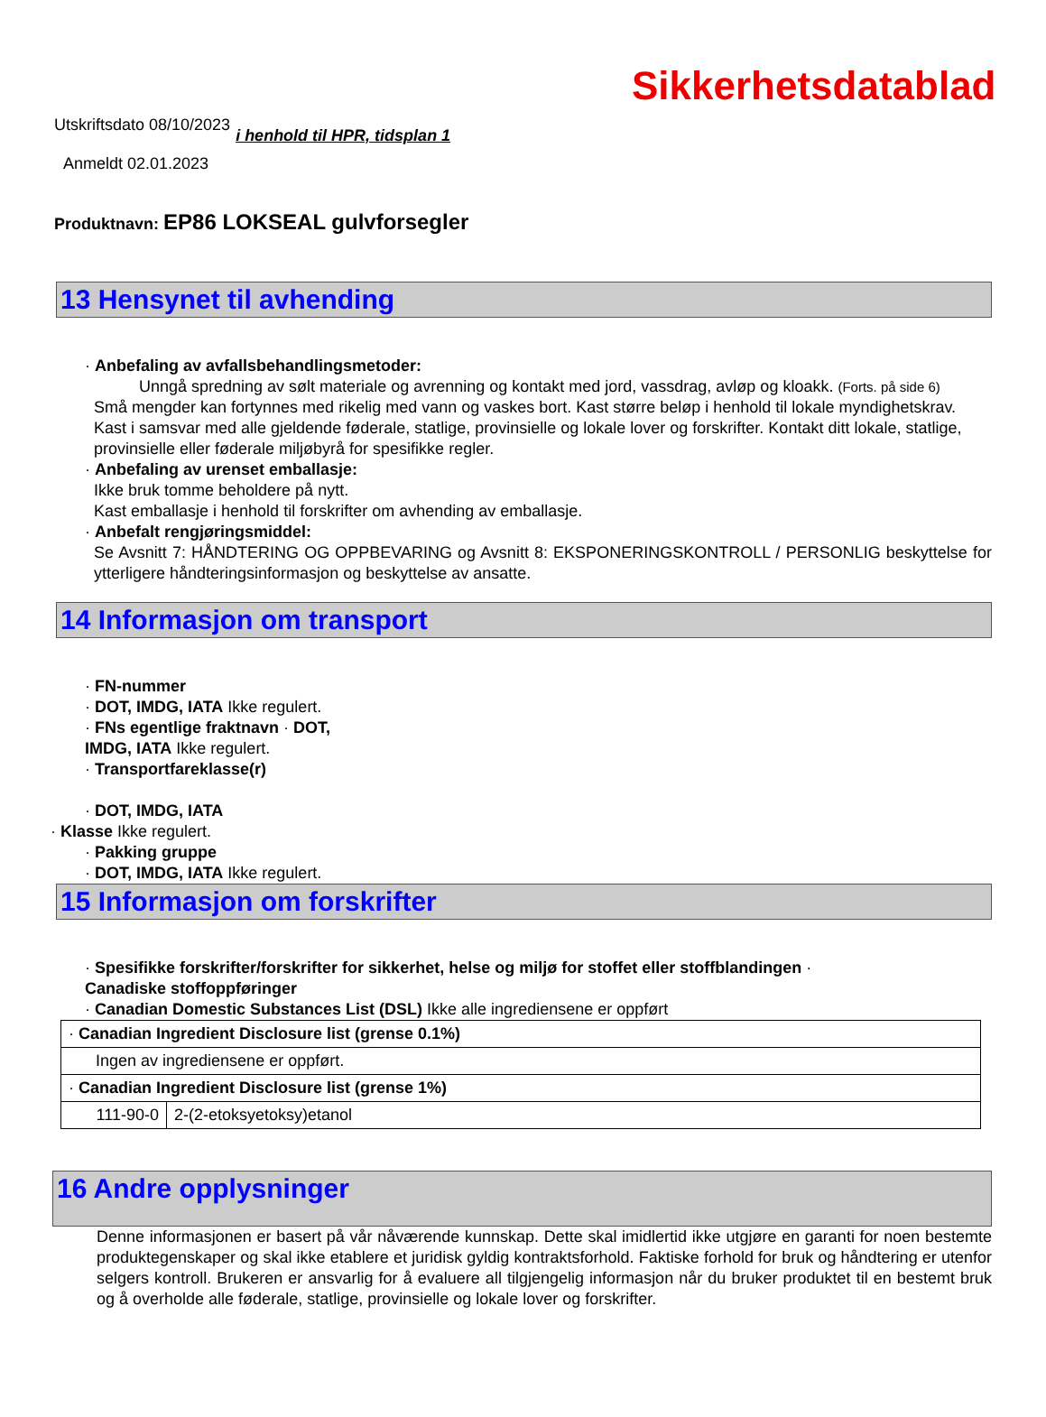Sikkerhetsdatablad
Utskriftsdato 08/10/2023 i henhold til HPR, tidsplan 1
Anmeldt 02.01.2023
Produktnavn: EP86 LOKSEAL gulvforsegler
13 Hensynet til avhending
· Anbefaling av avfallsbehandlingsmetoder:
Unngå spredning av sølt materiale og avrenning og kontakt med jord, vassdrag, avløp og kloakk. (Forts. på side 6)
Små mengder kan fortynnes med rikelig med vann og vaskes bort. Kast større beløp i henhold til lokale myndighetskrav. Kast i samsvar med alle gjeldende føderale, statlige, provinsielle og lokale lover og forskrifter. Kontakt ditt lokale, statlige, provinsielle eller føderale miljøbyrå for spesifikke regler.
· Anbefaling av urenset emballasje:
Ikke bruk tomme beholdere på nytt.
Kast emballasje i henhold til forskrifter om avhending av emballasje.
· Anbefalt rengjøringsmiddel:
Se Avsnitt 7: HÅNDTERING OG OPPBEVARING og Avsnitt 8: EKSPONERINGSKONTROLL / PERSONLIG beskyttelse for ytterligere håndteringsinformasjon og beskyttelse av ansatte.
14 Informasjon om transport
· FN-nummer
· DOT, IMDG, IATA Ikke regulert.
· FNs egentlige fraktnavn · DOT,
IMDG, IATA Ikke regulert.
· Transportfareklasse(r)
· DOT, IMDG, IATA
· Klasse Ikke regulert.
· Pakking gruppe
· DOT, IMDG, IATA Ikke regulert.
15 Informasjon om forskrifter
· Spesifikke forskrifter/forskrifter for sikkerhet, helse og miljø for stoffet eller stoffblandingen ·
Canadiske stoffoppføringer
· Canadian Domestic Substances List (DSL) Ikke alle ingrediensene er oppført
| · Canadian Ingredient Disclosure list (grense 0.1%) | |
| Ingen av ingrediensene er oppført. | |
| · Canadian Ingredient Disclosure list (grense 1%) | |
| 111-90-0 | 2-(2-etoksyetoksy)etanol |
16 Andre opplysninger
Denne informasjonen er basert på vår nåværende kunnskap. Dette skal imidlertid ikke utgjøre en garanti for noen bestemte produktegenskaper og skal ikke etablere et juridisk gyldig kontraktsforhold. Faktiske forhold for bruk og håndtering er utenfor selgers kontroll. Brukeren er ansvarlig for å evaluere all tilgjengelig informasjon når du bruker produktet til en bestemt bruk og å overholde alle føderale, statlige, provinsielle og lokale lover og forskrifter.